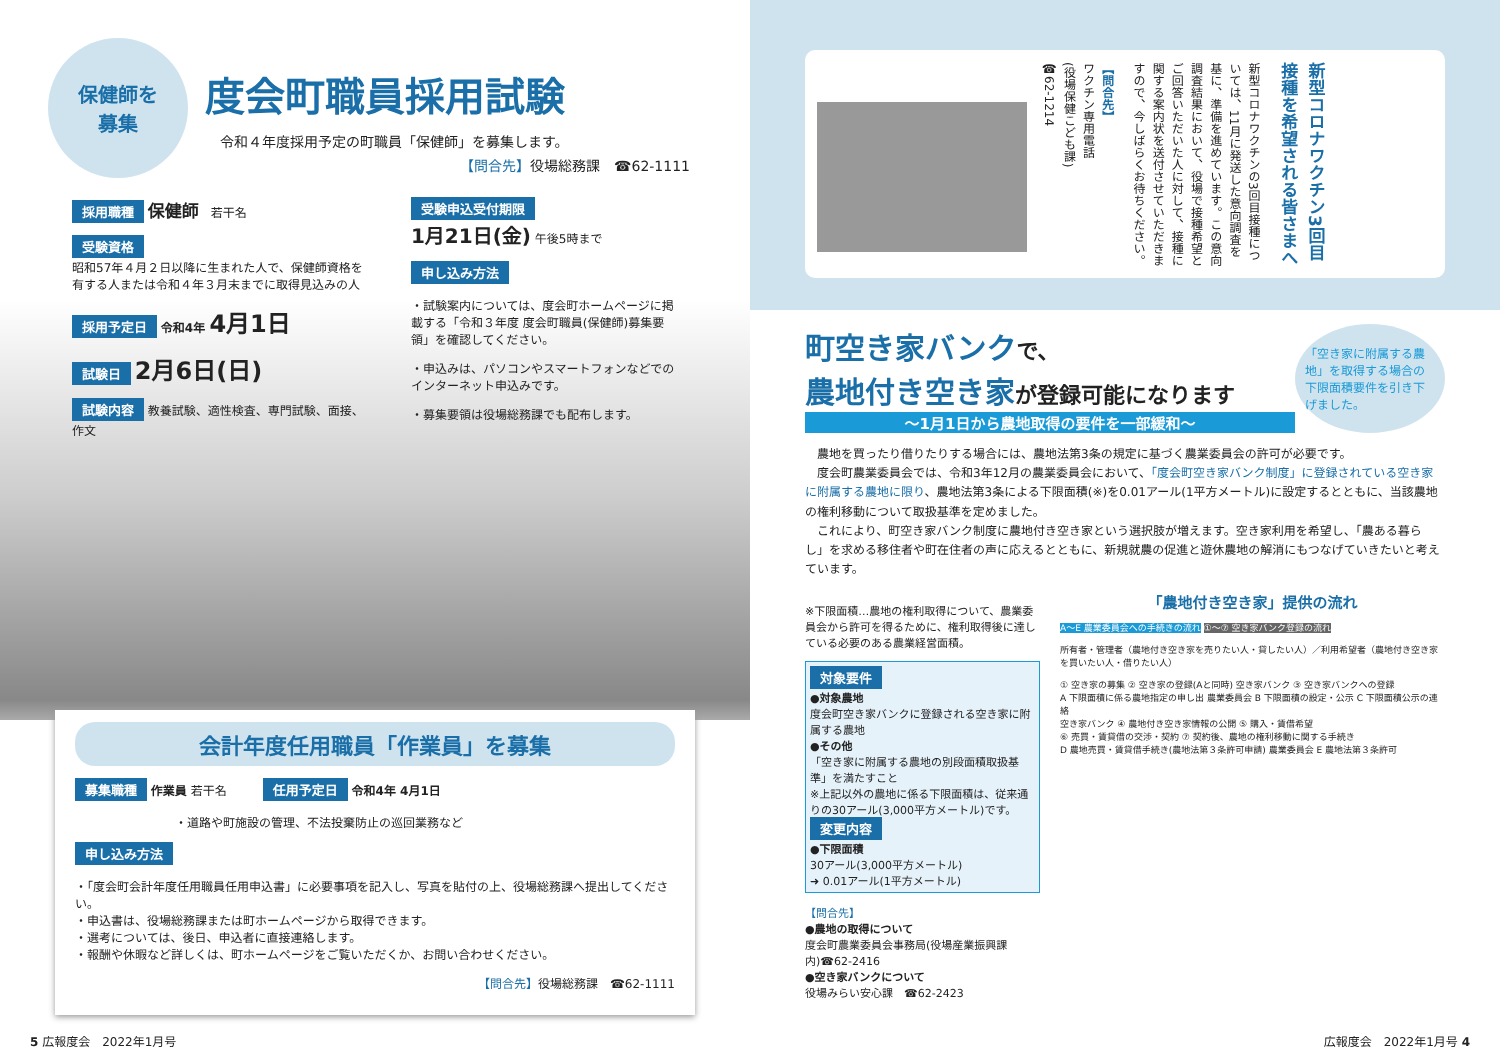保健師を
募集
度会町職員採用試験
令和４年度採用予定の町職員「保健師」を募集します。
【問合先】役場総務課　☎62-1111
採用職種 保健師　若干名
受験資格
昭和57年４月２日以降に生まれた人で、保健師資格を有する人または令和４年３月末までに取得見込みの人
採用予定日 令和4年 4月1日
試験日 2月6日(日)
試験内容 教養試験、適性検査、専門試験、面接、作文
受験申込受付期限
1月21日(金) 午後5時まで
申し込み方法
・試験案内については、度会町ホームページに掲載する「令和３年度 度会町職員(保健師)募集要領」を確認してください。
・申込みは、パソコンやスマートフォンなどでのインターネット申込みです。
・募集要領は役場総務課でも配布します。
会計年度任用職員「作業員」を募集
募集職種 作業員 若干名　　　任用予定日 令和4年 4月1日
・道路や町施設の管理、不法投棄防止の巡回業務など
申し込み方法
・「度会町会計年度任用職員任用申込書」に必要事項を記入し、写真を貼付の上、役場総務課へ提出してください。
・申込書は、役場総務課または町ホームページから取得できます。
・選考については、後日、申込者に直接連絡します。
・報酬や休暇など詳しくは、町ホームページをご覧いただくか、お問い合わせください。
【問合先】役場総務課　☎62-1111
5 広報度会　2022年1月号
【問合先】
ワクチン専用電話
(役場保健こども課)
☎62-1214
新型コロナワクチンの3回目接種については、11月に発送した意向調査を基に、準備を進めています。この意向調査結果において、役場で接種希望とご回答いただいた人に対して、接種に関する案内状を送付させていただきますので、今しばらくお待ちください。
新型コロナワクチン3回目接種を希望される皆さまへ
町空き家バンクで、
農地付き空き家が登録可能になります
～1月1日から農地取得の要件を一部緩和～
「空き家に附属する農地」を取得する場合の下限面積要件を引き下げました。
　農地を買ったり借りたりする場合には、農地法第3条の規定に基づく農業委員会の許可が必要です。
　度会町農業委員会では、令和3年12月の農業委員会において、「度会町空き家バンク制度」に登録されている空き家に附属する農地に限り、農地法第3条による下限面積(※)を0.01アール(1平方メートル)に設定するとともに、当該農地の権利移動について取扱基準を定めました。
　これにより、町空き家バンク制度に農地付き空き家という選択肢が増えます。空き家利用を希望し、「農ある暮らし」を求める移住者や町在住者の声に応えるとともに、新規就農の促進と遊休農地の解消にもつなげていきたいと考えています。
※下限面積…農地の権利取得について、農業委員会から許可を得るために、権利取得後に達している必要のある農業経営面積。
対象要件
●対象農地
度会町空き家バンクに登録される空き家に附属する農地
●その他
「空き家に附属する農地の別段面積取扱基準」を満たすこと
※上記以外の農地に係る下限面積は、従来通りの30アール(3,000平方メートル)です。
変更内容
●下限面積
30アール(3,000平方メートル)
➜ 0.01アール(1平方メートル)
【問合先】
●農地の取得について
度会町農業委員会事務局(役場産業振興課内)☎62-2416
●空き家バンクについて
役場みらい安心課　☎62-2423
「農地付き空き家」提供の流れ
A～E 農業委員会への手続きの流れ ①～⑦ 空き家バンク登録の流れ
所有者・管理者（農地付き空き家を売りたい人・貸したい人）／利用希望者（農地付き空き家を買いたい人・借りたい人）
① 空き家の募集 ② 空き家の登録(Aと同時) 空き家バンク ③ 空き家バンクへの登録
A 下限面積に係る農地指定の申し出 農業委員会 B 下限面積の設定・公示 C 下限面積公示の連絡
空き家バンク ④ 農地付き空き家情報の公開 ⑤ 購入・賃借希望
⑥ 売買・賃貸借の交渉・契約 ⑦ 契約後、農地の権利移動に関する手続き
D 農地売買・賃貸借手続き(農地法第３条許可申請) 農業委員会 E 農地法第３条許可
広報度会　2022年1月号 4